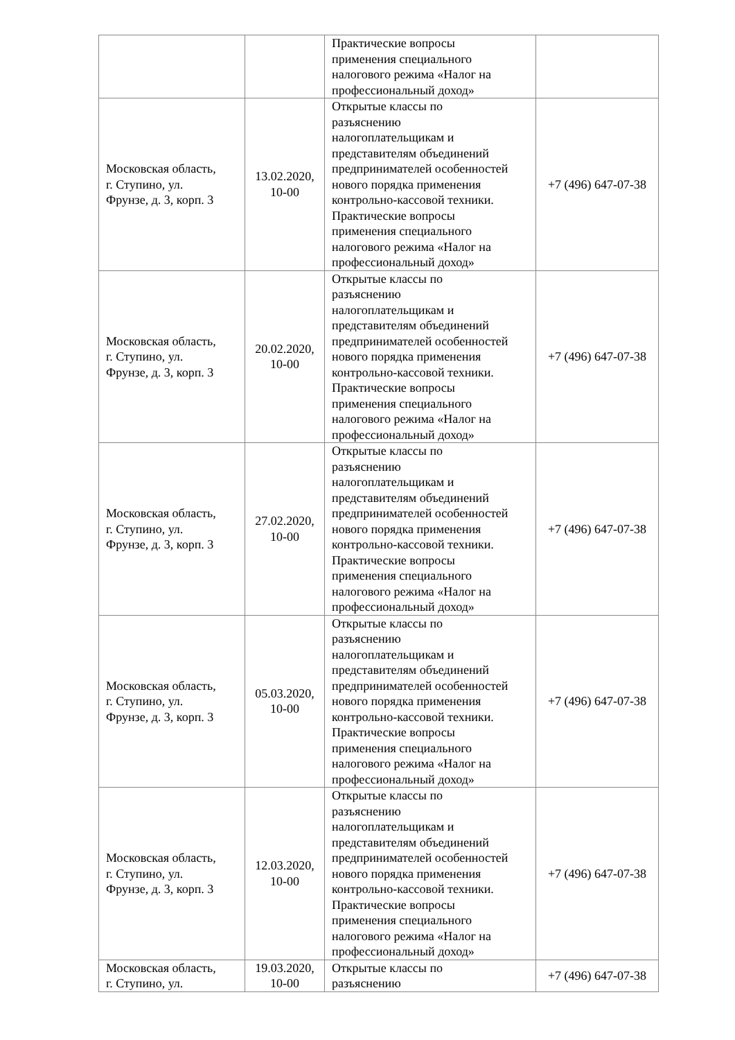| | | Практические вопросы применения специального налогового режима «Налог на профессиональный доход» | |
| Московская область, г. Ступино, ул. Фрунзе, д. 3, корп. 3 | 13.02.2020, 10-00 | Открытые классы по разъяснению налогоплательщикам и представителям объединений предпринимателей особенностей нового порядка применения контрольно-кассовой техники. Практические вопросы применения специального налогового режима «Налог на профессиональный доход» | +7 (496) 647-07-38 |
| Московская область, г. Ступино, ул. Фрунзе, д. 3, корп. 3 | 20.02.2020, 10-00 | Открытые классы по разъяснению налогоплательщикам и представителям объединений предпринимателей особенностей нового порядка применения контрольно-кассовой техники. Практические вопросы применения специального налогового режима «Налог на профессиональный доход» | +7 (496) 647-07-38 |
| Московская область, г. Ступино, ул. Фрунзе, д. 3, корп. 3 | 27.02.2020, 10-00 | Открытые классы по разъяснению налогоплательщикам и представителям объединений предпринимателей особенностей нового порядка применения контрольно-кассовой техники. Практические вопросы применения специального налогового режима «Налог на профессиональный доход» | +7 (496) 647-07-38 |
| Московская область, г. Ступино, ул. Фрунзе, д. 3, корп. 3 | 05.03.2020, 10-00 | Открытые классы по разъяснению налогоплательщикам и представителям объединений предпринимателей особенностей нового порядка применения контрольно-кассовой техники. Практические вопросы применения специального налогового режима «Налог на профессиональный доход» | +7 (496) 647-07-38 |
| Московская область, г. Ступино, ул. Фрунзе, д. 3, корп. 3 | 12.03.2020, 10-00 | Открытые классы по разъяснению налогоплательщикам и представителям объединений предпринимателей особенностей нового порядка применения контрольно-кассовой техники. Практические вопросы применения специального налогового режима «Налог на профессиональный доход» | +7 (496) 647-07-38 |
| Московская область, г. Ступино, ул. | 19.03.2020, 10-00 | Открытые классы по разъяснению | +7 (496) 647-07-38 |